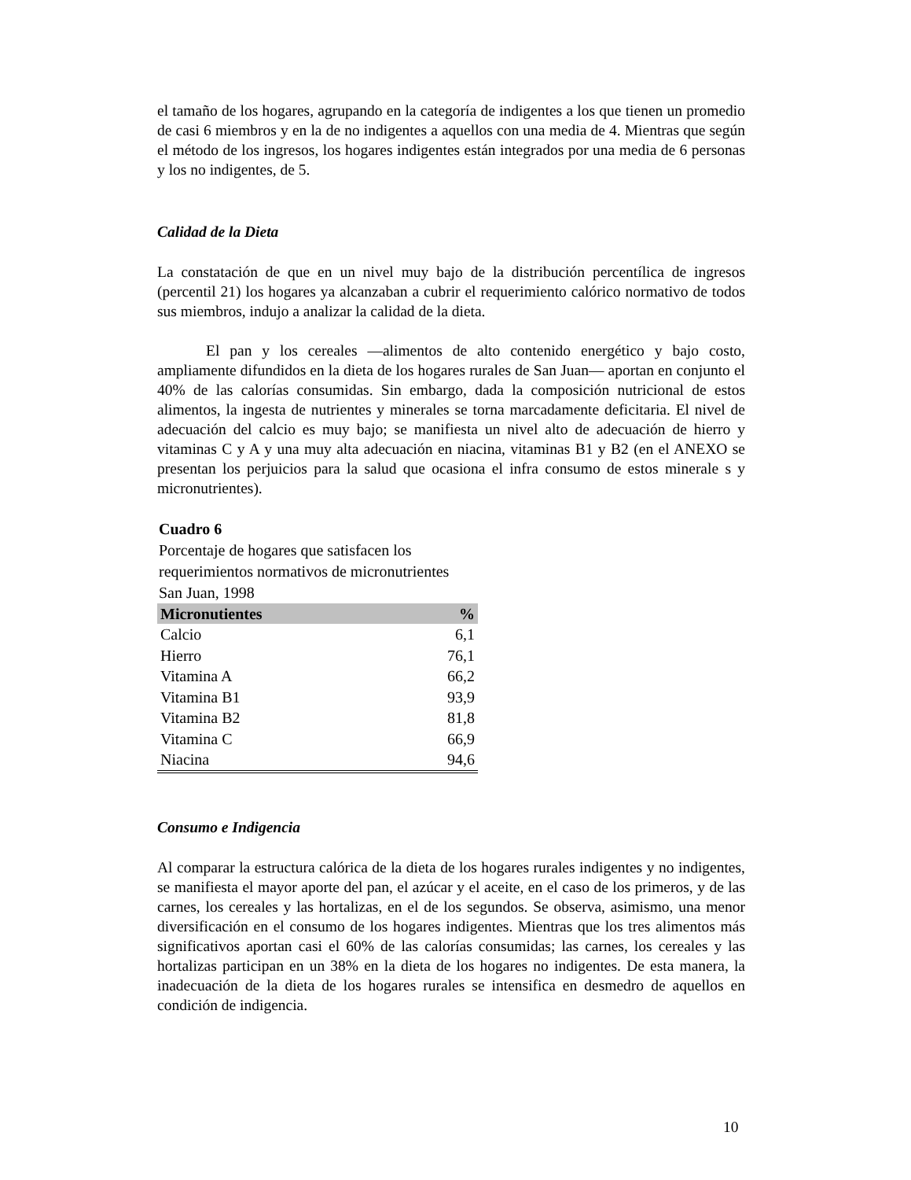el tamaño de los hogares, agrupando en la categoría de indigentes a los que tienen un promedio de casi 6 miembros y en la de no indigentes a aquellos con una media de 4. Mientras que según el método de los ingresos, los hogares indigentes están integrados por una media de 6 personas y los no indigentes, de 5.
Calidad de la Dieta
La constatación de que en un nivel muy bajo de la distribución percentílica de ingresos (percentil 21) los hogares ya alcanzaban a cubrir el requerimiento calórico normativo de todos sus miembros, indujo a analizar la calidad de la dieta.
El pan y los cereales —alimentos de alto contenido energético y bajo costo, ampliamente difundidos en la dieta de los hogares rurales de San Juan— aportan en conjunto el 40% de las calorías consumidas. Sin embargo, dada la composición nutricional de estos alimentos, la ingesta de nutrientes y minerales se torna marcadamente deficitaria. El nivel de adecuación del calcio es muy bajo; se manifiesta un nivel alto de adecuación de hierro y vitaminas C y A y una muy alta adecuación en niacina, vitaminas B1 y B2 (en el ANEXO se presentan los perjuicios para la salud que ocasiona el infra consumo de estos minerale s y micronutrientes).
Cuadro 6
Porcentaje de hogares que satisfacen los
requerimientos normativos de micronutrientes
San Juan, 1998
| Micronutientes | % |
| --- | --- |
| Calcio | 6,1 |
| Hierro | 76,1 |
| Vitamina A | 66,2 |
| Vitamina B1 | 93,9 |
| Vitamina B2 | 81,8 |
| Vitamina C | 66,9 |
| Niacina | 94,6 |
Consumo e Indigencia
Al comparar la estructura calórica de la dieta de los hogares rurales indigentes y no indigentes, se manifiesta el mayor aporte del pan, el azúcar y el aceite, en el caso de los primeros, y de las carnes, los cereales y las hortalizas, en el de los segundos. Se observa, asimismo, una menor diversificación en el consumo de los hogares indigentes. Mientras que los tres alimentos más significativos aportan casi el 60% de las calorías consumidas; las carnes, los cereales y las hortalizas participan en un 38% en la dieta de los hogares no indigentes. De esta manera, la inadecuación de la dieta de los hogares rurales se intensifica en desmedro de aquellos en condición de indigencia.
10